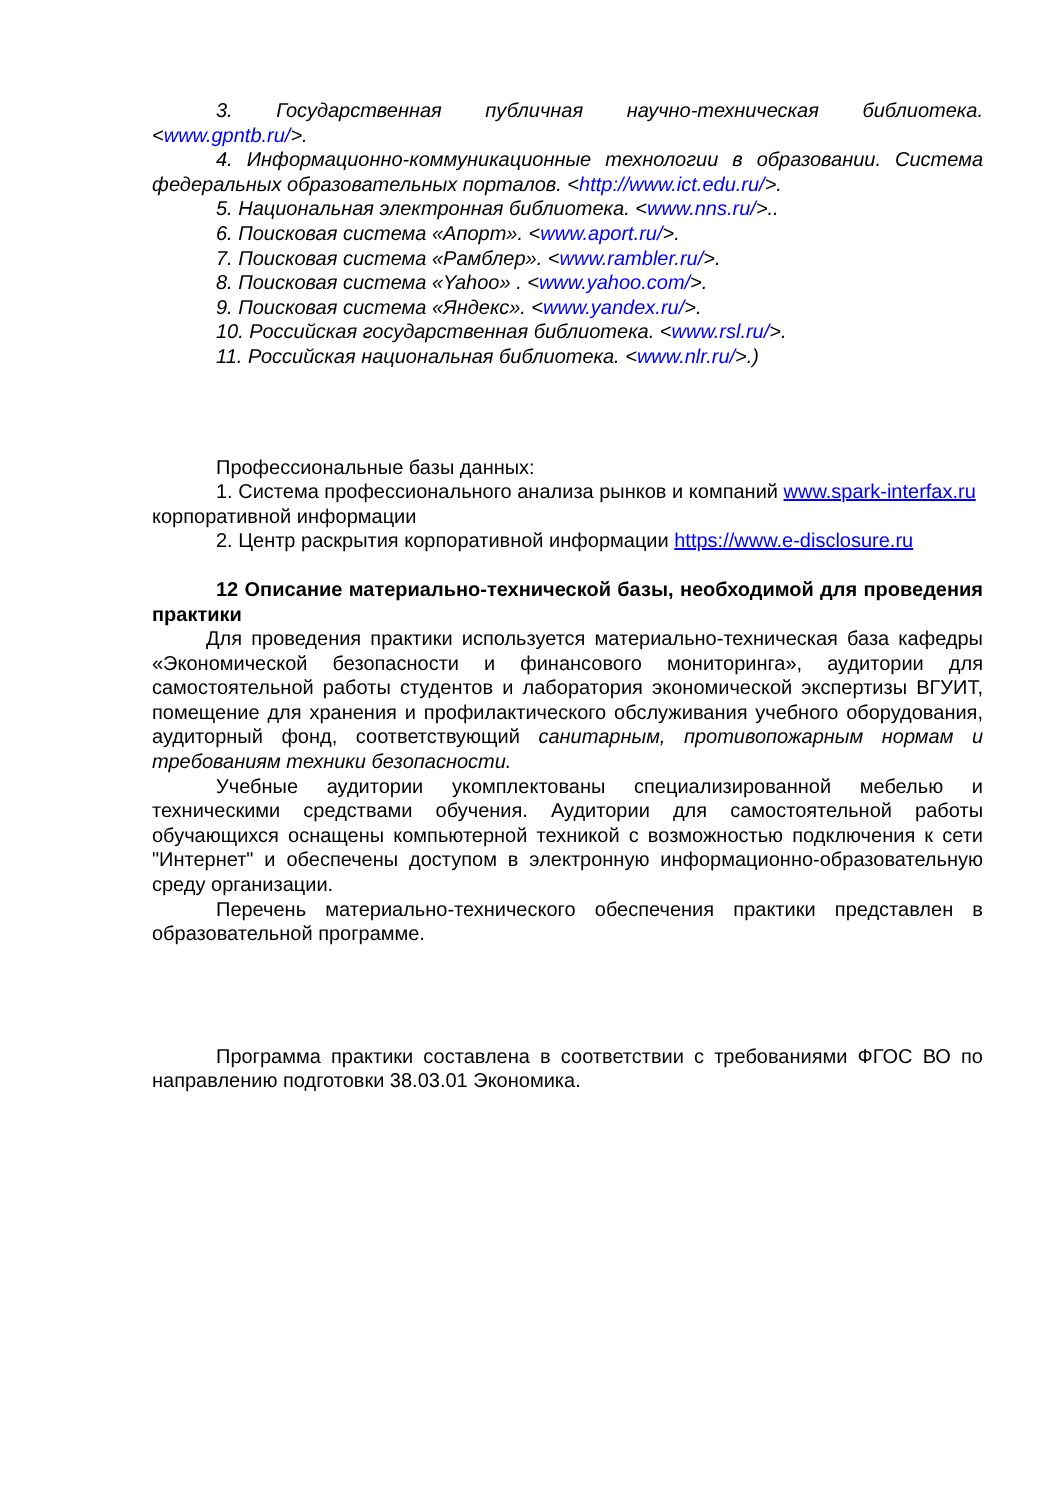3. Государственная публичная научно-техническая библиотека.
<www.gpntb.ru/>.
4. Информационно-коммуникационные технологии в образовании. Система федеральных образовательных порталов. <http://www.ict.edu.ru/>.
5. Национальная электронная библиотека. <www.nns.ru/>..
6. Поисковая система «Апорт». <www.aport.ru/>.
7. Поисковая система «Рамблер». <www.rambler.ru/>.
8. Поисковая система «Yahoo» . <www.yahoo.com/>.
9. Поисковая система «Яндекс». <www.yandex.ru/>.
10. Российская государственная библиотека. <www.rsl.ru/>.
11. Российская национальная библиотека. <www.nlr.ru/>.)
Профессиональные базы данных:
1. Система профессионального анализа рынков и компаний www.spark-interfax.ru корпоративной информации
2. Центр раскрытия корпоративной информации https://www.e-disclosure.ru
12 Описание материально-технической базы, необходимой для проведения практики
Для проведения практики используется материально-техническая база кафедры «Экономической безопасности и финансового мониторинга», аудитории для самостоятельной работы студентов и лаборатория экономической экспертизы ВГУИТ, помещение для хранения и профилактического обслуживания учебного оборудования, аудиторный фонд, соответствующий санитарным, противопожарным нормам и требованиям техники безопасности.
Учебные аудитории укомплектованы специализированной мебелью и техническими средствами обучения. Аудитории для самостоятельной работы обучающихся оснащены компьютерной техникой с возможностью подключения к сети "Интернет" и обеспечены доступом в электронную информационно-образовательную среду организации.
Перечень материально-технического обеспечения практики представлен в образовательной программе.
Программа практики составлена в соответствии с требованиями ФГОС ВО по направлению подготовки 38.03.01 Экономика.